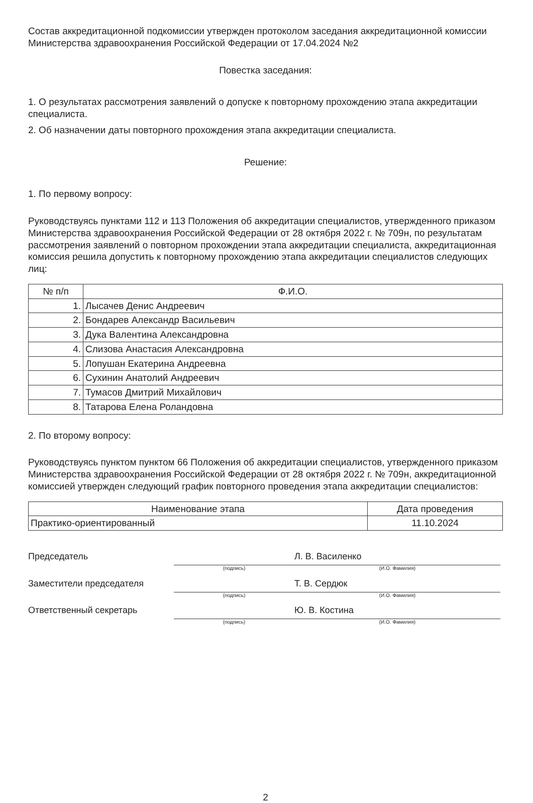Состав аккредитационной подкомиссии утвержден протоколом заседания аккредитационной комиссии Министерства здравоохранения Российской Федерации от 17.04.2024 №2
Повестка заседания:
1. О результатах рассмотрения заявлений о допуске к повторному прохождению этапа аккредитации специалиста.
2. Об назначении даты повторного прохождения этапа аккредитации специалиста.
Решение:
1. По первому вопросу:
Руководствуясь пунктами 112 и 113 Положения об аккредитации специалистов, утвержденного приказом Министерства здравоохранения Российской Федерации от 28 октября 2022 г. № 709н, по результатам рассмотрения заявлений о повторном прохождении этапа аккредитации специалиста, аккредитационная комиссия решила допустить к повторному прохождению этапа аккредитации специалистов следующих лиц:
| № п/п | Ф.И.О. |
| --- | --- |
| 1. | Лысачев Денис Андреевич |
| 2. | Бондарев Александр Васильевич |
| 3. | Дука Валентина Александровна |
| 4. | Слизова Анастасия Александровна |
| 5. | Лопушан Екатерина Андреевна |
| 6. | Сухинин Анатолий Андреевич |
| 7. | Тумасов Дмитрий Михайлович |
| 8. | Татарова Елена Роландовна |
2. По второму вопросу:
Руководствуясь пунктом пунктом 66 Положения об аккредитации специалистов, утвержденного приказом Министерства здравоохранения Российской Федерации от 28 октября 2022 г. № 709н, аккредитационной комиссией утвержден следующий график повторного проведения этапа аккредитации специалистов:
| Наименование этапа | Дата проведения |
| --- | --- |
| Практико-ориентированный | 11.10.2024 |
Председатель
(подпись)
Л. В. Василенко
(И.О. Фамилия)
Заместители председателя
(подпись)
Т. В. Сердюк
(И.О. Фамилия)
Ответственный секретарь
(подпись)
Ю. В. Костина
(И.О. Фамилия)
2